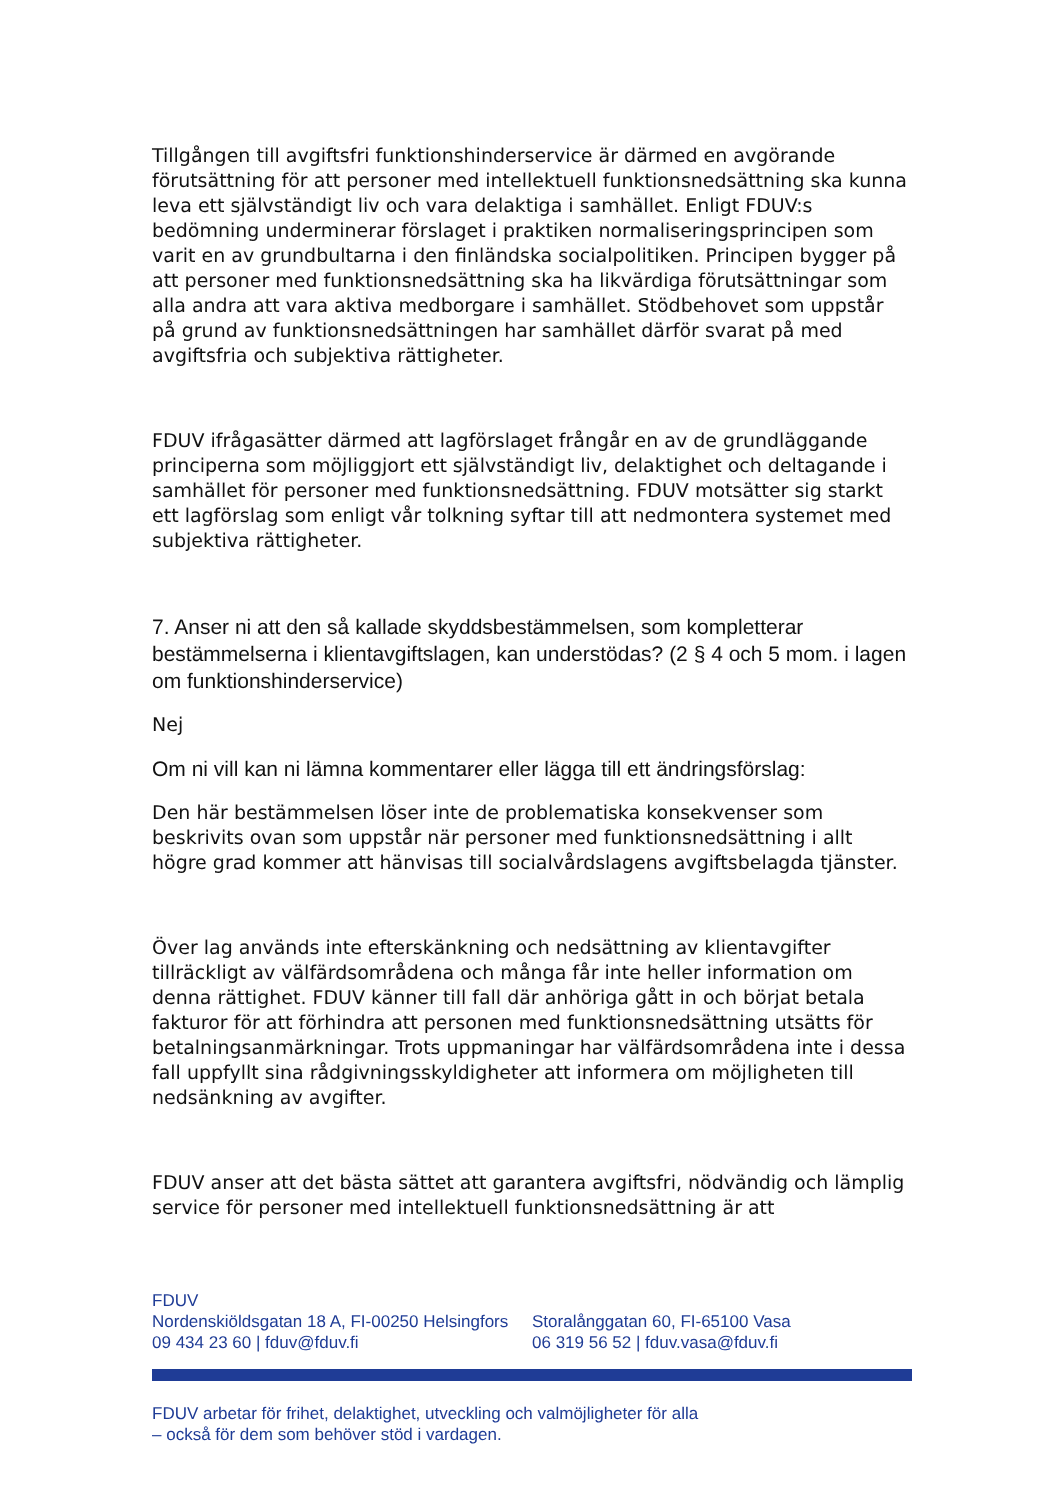Tillgången till avgiftsfri funktionshinderservice är därmed en avgörande förutsättning för att personer med intellektuell funktionsnedsättning ska kunna leva ett självständigt liv och vara delaktiga i samhället. Enligt FDUV:s bedömning underminerar förslaget i praktiken normaliseringsprincipen som varit en av grundbultarna i den finländska socialpolitiken. Principen bygger på att personer med funktionsnedsättning ska ha likvärdiga förutsättningar som alla andra att vara aktiva medborgare i samhället. Stödbehovet som uppstår på grund av funktionsnedsättningen har samhället därför svarat på med avgiftsfria och subjektiva rättigheter.
FDUV ifrågasätter därmed att lagförslaget frångår en av de grundläggande principerna som möjliggjort ett självständigt liv, delaktighet och deltagande i samhället för personer med funktionsnedsättning. FDUV motsätter sig starkt ett lagförslag som enligt vår tolkning syftar till att nedmontera systemet med subjektiva rättigheter.
7. Anser ni att den så kallade skyddsbestämmelsen, som kompletterar bestämmelserna i klientavgiftslagen, kan understödas? (2 § 4 och 5 mom. i lagen om funktionshinderservice)
Nej
Om ni vill kan ni lämna kommentarer eller lägga till ett ändringsförslag:
Den här bestämmelsen löser inte de problematiska konsekvenser som beskrivits ovan som uppstår när personer med funktionsnedsättning i allt högre grad kommer att hänvisas till socialvårdslagens avgiftsbelagda tjänster.
Över lag används inte efterskänkning och nedsättning av klientavgifter tillräckligt av välfärdsområdena och många får inte heller information om denna rättighet. FDUV känner till fall där anhöriga gått in och börjat betala fakturor för att förhindra att personen med funktionsnedsättning utsätts för betalningsanmärkningar. Trots uppmaningar har välfärdsområdena inte i dessa fall uppfyllt sina rådgivningsskyldigheter att informera om möjligheten till nedsänkning av avgifter.
FDUV anser att det bästa sättet att garantera avgiftsfri, nödvändig och lämplig service för personer med intellektuell funktionsnedsättning är att
FDUV
Nordenskiöldsgatan 18 A, FI-00250 Helsingfors
09 434 23 60 | fduv@fduv.fi
Storalånggatan 60, FI-65100 Vasa
06 319 56 52 | fduv.vasa@fduv.fi
FDUV arbetar för frihet, delaktighet, utveckling och valmöjligheter för alla
– också för dem som behöver stöd i vardagen.